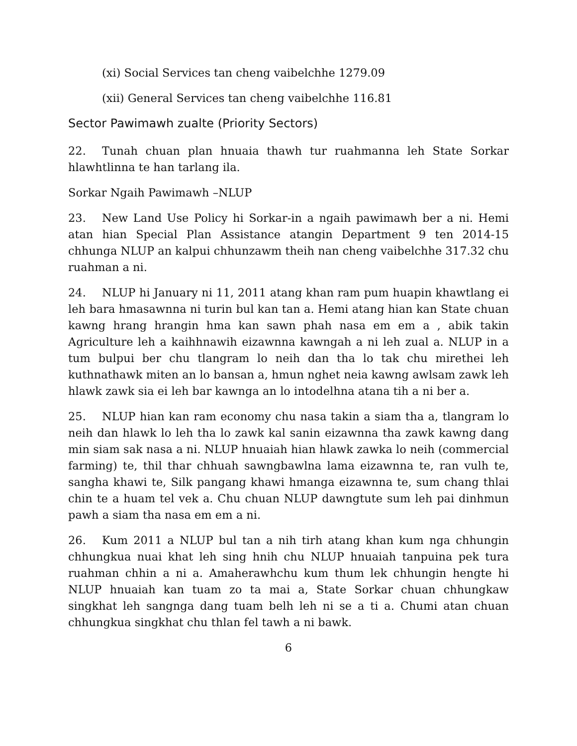(xi) Social Services tan cheng vaibelchhe 1279.09
(xii) General Services tan cheng vaibelchhe 116.81
Sector Pawimawh zualte (Priority Sectors)
22. Tunah chuan plan hnuaia thawh tur ruahmanna leh State Sorkar hlawhtlinna te han tarlang ila.
Sorkar Ngaih Pawimawh –NLUP
23. New Land Use Policy hi Sorkar-in a ngaih pawimawh ber a ni. Hemi atan hian Special Plan Assistance atangin Department 9 ten 2014-15 chhunga NLUP an kalpui chhunzawm theih nan cheng vaibelchhe 317.32 chu ruahman a ni.
24. NLUP hi January ni 11, 2011 atang khan ram pum huapin khawtlang ei leh bara hmasawnna ni turin bul kan tan a. Hemi atang hian kan State chuan kawng hrang hrangin hma kan sawn phah nasa em em a , abik takin Agriculture leh a kaihhnawih eizawnna kawngah a ni leh zual a. NLUP in a tum bulpui ber chu tlangram lo neih dan tha lo tak chu mirethei leh kuthnathawk miten an lo bansan a, hmun nghet neia kawng awlsam zawk leh hlawk zawk sia ei leh bar kawnga an lo intodelhna atana tih a ni ber a.
25. NLUP hian kan ram economy chu nasa takin a siam tha a, tlangram lo neih dan hlawk lo leh tha lo zawk kal sanin eizawnna tha zawk kawng dang min siam sak nasa a ni. NLUP hnuaiah hian hlawk zawka lo neih (commercial farming) te, thil thar chhuah sawngbawlna lama eizawnna te, ran vulh te, sangha khawi te, Silk pangang khawi hmanga eizawnna te, sum chang thlai chin te a huam tel vek a. Chu chuan NLUP dawngtute sum leh pai dinhmun pawh a siam tha nasa em em a ni.
26. Kum 2011 a NLUP bul tan a nih tirh atang khan kum nga chhungin chhungkua nuai khat leh sing hnih chu NLUP hnuaiah tanpuina pek tura ruahman chhin a ni a. Amaherawhchu kum thum lek chhungin hengte hi NLUP hnuaiah kan tuam zo ta mai a, State Sorkar chuan chhungkaw singkhat leh sangnga dang tuam belh leh ni se a ti a. Chumi atan chuan chhungkua singkhat chu thlan fel tawh a ni bawk.
6